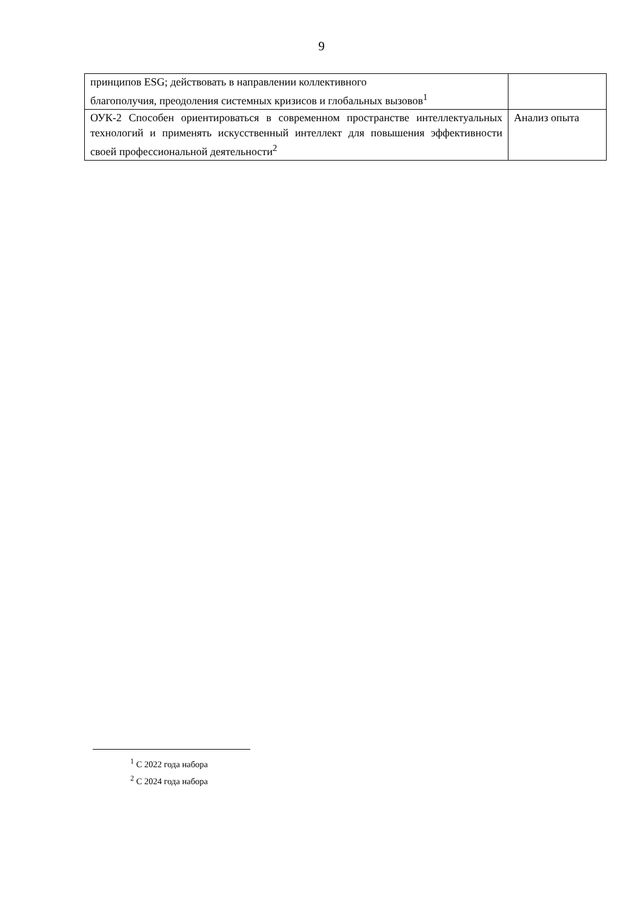9
| принципов ESG; действовать в направлении коллективного благополучия, преодоления системных кризисов и глобальных вызовов<sup>1</sup> | |
| ОУК-2 Способен ориентироваться в современном пространстве интеллектуальных технологий и применять искусственный интеллект для повышения эффективности своей профессиональной деятельности<sup>2</sup> | Анализ опыта |
<sup>1</sup> С 2022 года набора
<sup>2</sup> С 2024 года набора